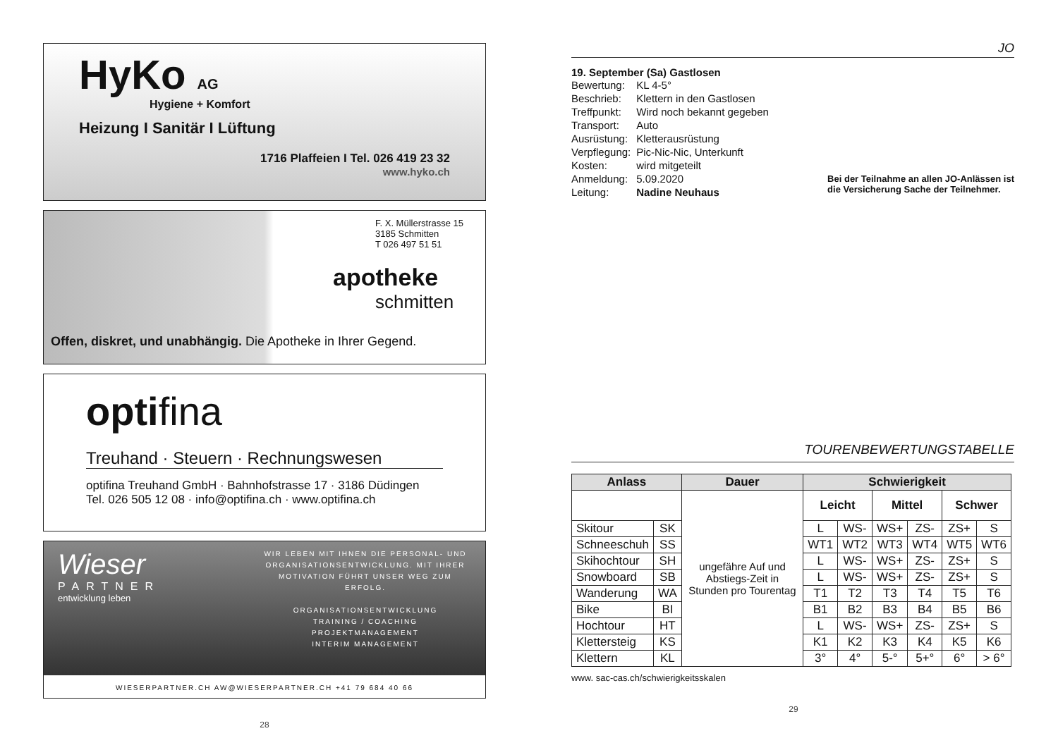HyKo AG
Hygiene + Komfort
Heizung I Sanitär I Lüftung
1716 Plaffeien I Tel. 026 419 23 32
www.hyko.ch
F. X. Müllerstrasse 15
3185 Schmitten
T 026 497 51 51
apotheke
schmitten
Offen, diskret, und unabhängig. Die Apotheke in Ihrer Gegend.
optifina
Treuhand · Steuern · Rechnungswesen
optifina Treuhand GmbH · Bahnhofstrasse 17 · 3186 Düdingen
Tel. 026 505 12 08 · info@optifina.ch · www.optifina.ch
Wieser
PARTNER
entwicklung leben
WIR LEBEN MIT IHNEN DIE PERSONAL- UND ORGANISATIONSENTWICKLUNG. MIT IHRER MOTIVATION FÜHRT UNSER WEG ZUM ERFOLG.
ORGANISATIONSENTWICKLUNG
TRAINING / COACHING
PROJEKTMANAGEMENT
INTERIM MANAGEMENT
WIESERPARTNER.CH AW@WIESERPARTNER.CH +41 79 684 40 66
28
JO
19. September (Sa) Gastlosen
| Bewertung: | KL 4-5° |
| Beschrieb: | Klettern in den Gastlosen |
| Treffpunkt: | Wird noch bekannt gegeben |
| Transport: | Auto |
| Ausrüstung: | Kletterausrüstung |
| Verpflegung: | Pic-Nic-Nic, Unterkunft |
| Kosten: | wird mitgeteilt |
| Anmeldung: | 5.09.2020 |
| Leitung: | Nadine Neuhaus |
Bei der Teilnahme an allen JO-Anlässen ist
die Versicherung Sache der Teilnehmer.
TOURENBEWERTUNGSTABELLE
| Anlass | | Dauer | Schwierigkeit | | | | | |
| --- | --- | --- | --- | --- | --- | --- | --- | --- |
| | | ungefähre Auf und Abstiegs-Zeit in Stunden pro Tourentag | Leicht | | Mittel | | Schwer | |
| Skitour | SK | | L | WS- | WS+ | ZS- | ZS+ | S |
| Schneeschuh | SS | | WT1 | WT2 | WT3 | WT4 | WT5 | WT6 |
| Skihochtour | SH | | L | WS- | WS+ | ZS- | ZS+ | S |
| Snowboard | SB | | L | WS- | WS+ | ZS- | ZS+ | S |
| Wanderung | WA | | T1 | T2 | T3 | T4 | T5 | T6 |
| Bike | BI | | B1 | B2 | B3 | B4 | B5 | B6 |
| Hochtour | HT | | L | WS- | WS+ | ZS- | ZS+ | S |
| Klettersteig | KS | | K1 | K2 | K3 | K4 | K5 | K6 |
| Klettern | KL | | 3° | 4° | 5-° | 5+° | 6° | > 6° |
www. sac-cas.ch/schwierigkeitsskalen
29